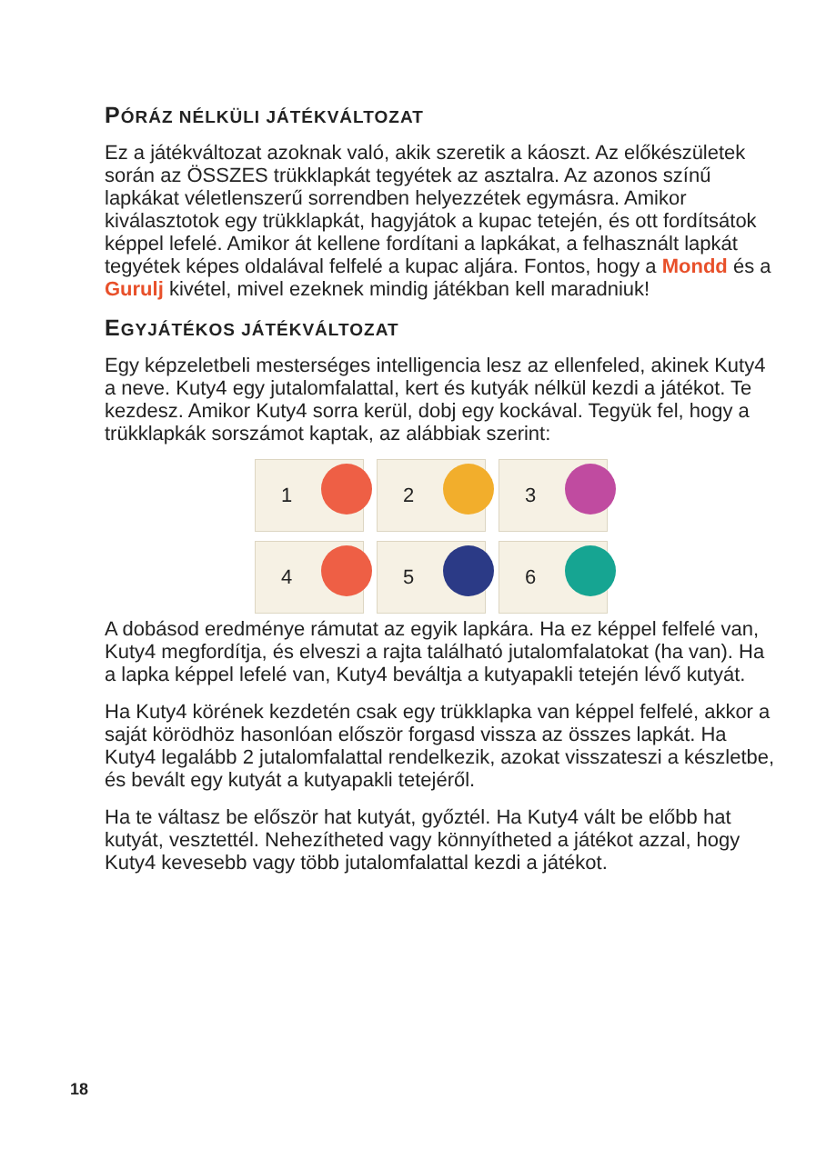PÓRÁZ NÉLKÜLI JÁTÉKVÁLTOZAT
Ez a játékváltozat azoknak való, akik szeretik a káoszt. Az előkészületek során az ÖSSZES trükklapkát tegyétek az asztalra. Az azonos színű lapkákat véletlenszerű sorrendben helyezzétek egymásra. Amikor kiválasztotok egy trükklapkát, hagyjátok a kupac tetején, és ott fordítsátok képpel lefelé. Amikor át kellene fordítani a lapkákat, a felhasznált lapkát tegyétek képes oldalával felfelé a kupac aljára. Fontos, hogy a Mondd és a Gurulj kivétel, mivel ezeknek mindig játékban kell maradniuk!
EGYJÁTÉKOS JÁTÉKVÁLTOZAT
Egy képzeletbeli mesterséges intelligencia lesz az ellenfeled, akinek Kuty4 a neve. Kuty4 egy jutalomfalattal, kert és kutyák nélkül kezdi a játékot. Te kezdesz. Amikor Kuty4 sorra kerül, dobj egy kockával. Tegyük fel, hogy a trükklapkák sorszámot kaptak, az alábbiak szerint:
1
2
3
4
5
6
A dobásod eredménye rámutat az egyik lapkára. Ha ez képpel felfelé van, Kuty4 megfordítja, és elveszi a rajta található jutalomfalatokat (ha van). Ha a lapka képpel lefelé van, Kuty4 beváltja a kutyapakli tetején lévő kutyát.
Ha Kuty4 körének kezdetén csak egy trükklapka van képpel felfelé, akkor a saját körödhöz hasonlóan először forgasd vissza az összes lapkát. Ha Kuty4 legalább 2 jutalomfalattal rendelkezik, azokat visszateszi a készletbe, és bevált egy kutyát a kutyapakli tetejéről.
Ha te váltasz be először hat kutyát, győztél. Ha Kuty4 vált be előbb hat kutyát, vesztettél. Nehezítheted vagy könnyítheted a játékot azzal, hogy Kuty4 kevesebb vagy több jutalomfalattal kezdi a játékot.
18